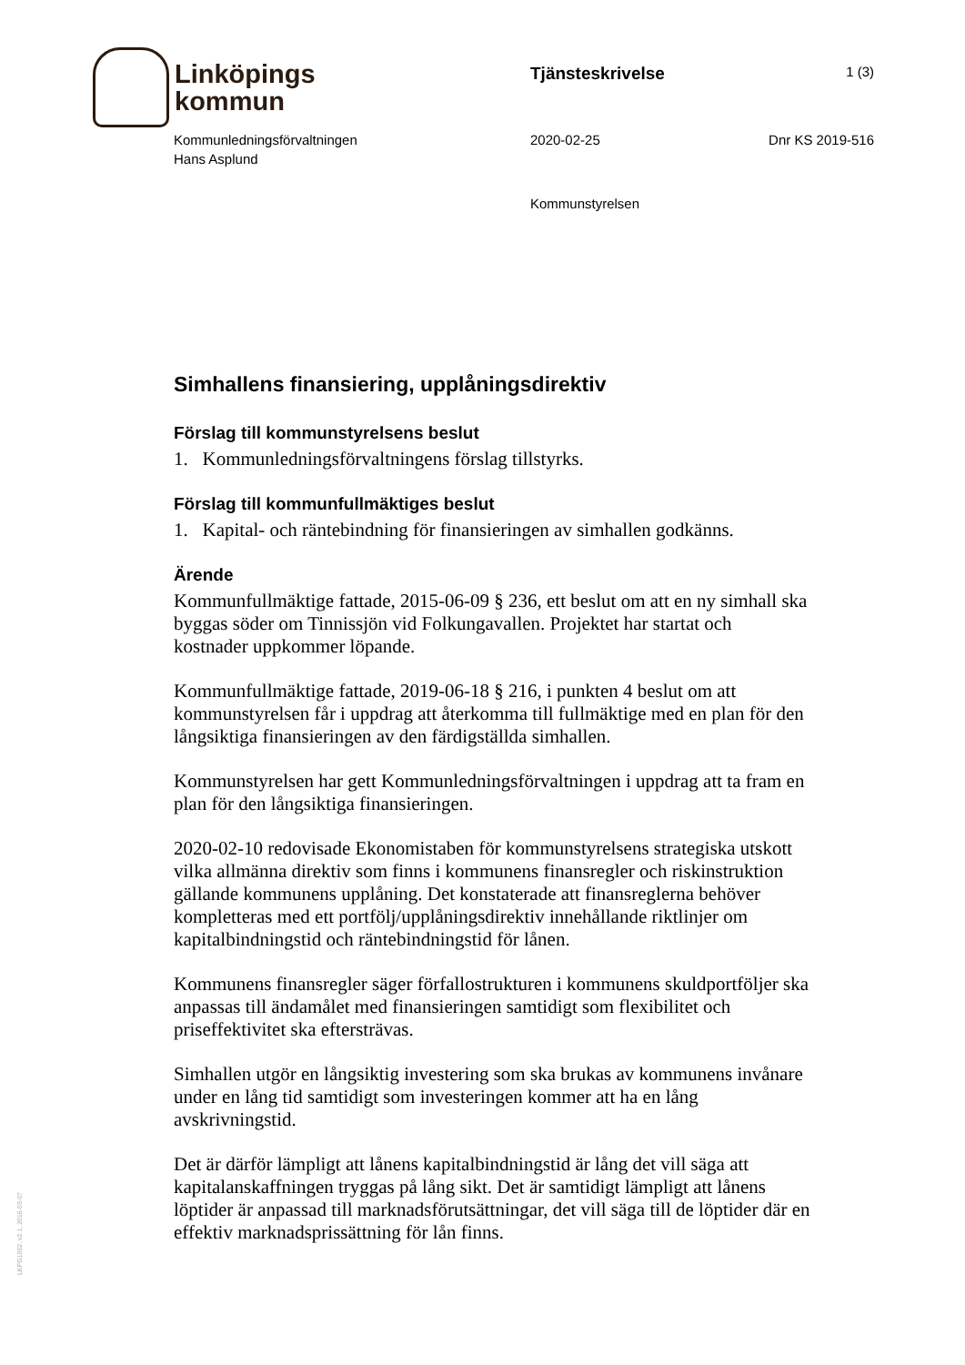Linköpings
kommun
Tjänsteskrivelse
1 (3)
Kommunledningsförvaltningen
Hans Asplund
2020-02-25 Dnr KS 2019-516
Kommunstyrelsen
LKPG1002, v2.1, 2016-03-07
Simhallens finansiering, upplåningsdirektiv
Förslag till kommunstyrelsens beslut
1. Kommunledningsförvaltningens förslag tillstyrks.
Förslag till kommunfullmäktiges beslut
1. Kapital- och räntebindning för finansieringen av simhallen godkänns.
Ärende
Kommunfullmäktige fattade, 2015-06-09 § 236, ett beslut om att en ny simhall ska byggas söder om Tinnissjön vid Folkungavallen. Projektet har startat och kostnader uppkommer löpande.
Kommunfullmäktige fattade, 2019-06-18 § 216, i punkten 4 beslut om att kommunstyrelsen får i uppdrag att återkomma till fullmäktige med en plan för den långsiktiga finansieringen av den färdigställda simhallen.
Kommunstyrelsen har gett Kommunledningsförvaltningen i uppdrag att ta fram en plan för den långsiktiga finansieringen.
2020-02-10 redovisade Ekonomistaben för kommunstyrelsens strategiska utskott vilka allmänna direktiv som finns i kommunens finansregler och riskinstruktion gällande kommunens upplåning. Det konstaterade att finansreglerna behöver kompletteras med ett portfölj/upplåningsdirektiv innehållande riktlinjer om kapitalbindningstid och räntebindningstid för lånen.
Kommunens finansregler säger förfallostrukturen i kommunens skuldportföljer ska anpassas till ändamålet med finansieringen samtidigt som flexibilitet och priseffektivitet ska eftersträvas.
Simhallen utgör en långsiktig investering som ska brukas av kommunens invånare under en lång tid samtidigt som investeringen kommer att ha en lång avskrivningstid.
Det är därför lämpligt att lånens kapitalbindningstid är lång det vill säga att kapitalanskaffningen tryggas på lång sikt. Det är samtidigt lämpligt att lånens löptider är anpassad till marknadsförutsättningar, det vill säga till de löptider där en effektiv marknadsprissättning för lån finns.